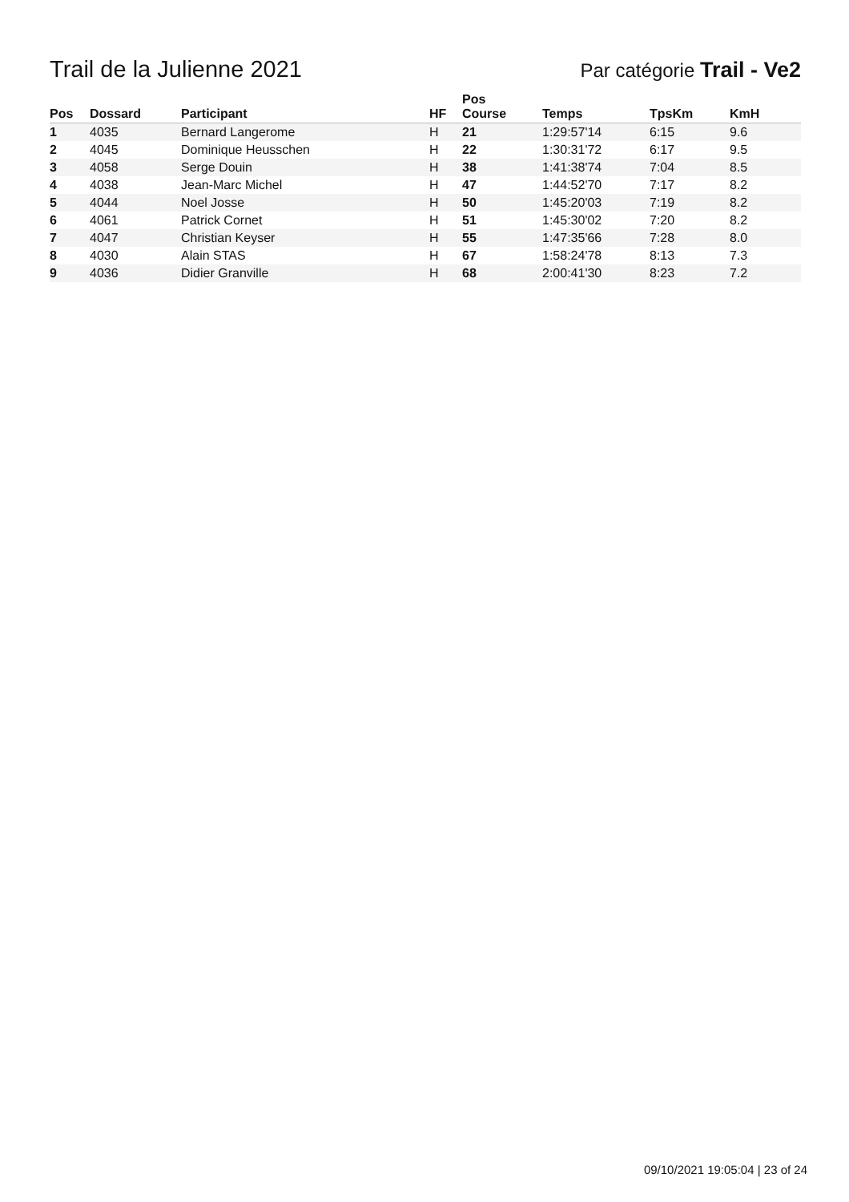Trail de la Julienne 2021
Par catégorie Trail - Ve2
| Pos | Dossard | Participant | HF | Pos Course | Temps | TpsKm | KmH |
| --- | --- | --- | --- | --- | --- | --- | --- |
| 1 | 4035 | Bernard Langerome | H | 21 | 1:29:57'14 | 6:15 | 9.6 |
| 2 | 4045 | Dominique Heusschen | H | 22 | 1:30:31'72 | 6:17 | 9.5 |
| 3 | 4058 | Serge Douin | H | 38 | 1:41:38'74 | 7:04 | 8.5 |
| 4 | 4038 | Jean-Marc Michel | H | 47 | 1:44:52'70 | 7:17 | 8.2 |
| 5 | 4044 | Noel Josse | H | 50 | 1:45:20'03 | 7:19 | 8.2 |
| 6 | 4061 | Patrick Cornet | H | 51 | 1:45:30'02 | 7:20 | 8.2 |
| 7 | 4047 | Christian Keyser | H | 55 | 1:47:35'66 | 7:28 | 8.0 |
| 8 | 4030 | Alain STAS | H | 67 | 1:58:24'78 | 8:13 | 7.3 |
| 9 | 4036 | Didier Granville | H | 68 | 2:00:41'30 | 8:23 | 7.2 |
09/10/2021 19:05:04 | 23 of 24